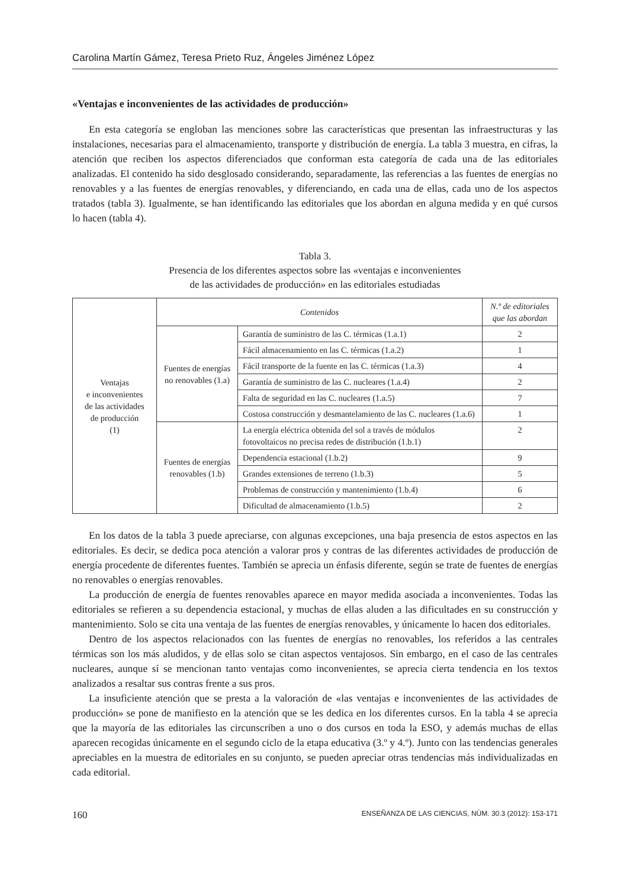Carolina Martín Gámez, Teresa Prieto Ruz, Ángeles Jiménez López
«Ventajas e inconvenientes de las actividades de producción»
En esta categoría se engloban las menciones sobre las características que presentan las infraestructuras y las instalaciones, necesarias para el almacenamiento, transporte y distribución de energía. La tabla 3 muestra, en cifras, la atención que reciben los aspectos diferenciados que conforman esta categoría de cada una de las editoriales analizadas. El contenido ha sido desglosado considerando, separadamente, las referencias a las fuentes de energías no renovables y a las fuentes de energías renovables, y diferenciando, en cada una de ellas, cada uno de los aspectos tratados (tabla 3). Igualmente, se han identificando las editoriales que los abordan en alguna medida y en qué cursos lo hacen (tabla 4).
Tabla 3.
Presencia de los diferentes aspectos sobre las «ventajas e inconvenientes
de las actividades de producción» en las editoriales estudiadas
| Ventajas e inconvenientes de las actividades de producción (1) | Contenidos | | N.º de editoriales que las abordan |
| | Fuentes de energías no renovables (1.a) | Garantía de suministro de las C. térmicas (1.a.1) | 2 |
| | | Fácil almacenamiento en las C. térmicas (1.a.2) | 1 |
| | | Fácil transporte de la fuente en las C. térmicas (1.a.3) | 4 |
| | | Garantía de suministro de las C. nucleares (1.a.4) | 2 |
| | | Falta de seguridad en las C. nucleares (1.a.5) | 7 |
| | | Costosa construcción y desmantelamiento de las C. nucleares (1.a.6) | 1 |
| | Fuentes de energías renovables (1.b) | La energía eléctrica obtenida del sol a través de módulos fotovoltaicos no precisa redes de distribución (1.b.1) | 2 |
| | | Dependencia estacional (1.b.2) | 9 |
| | | Grandes extensiones de terreno (1.b.3) | 5 |
| | | Problemas de construcción y mantenimiento (1.b.4) | 6 |
| | | Dificultad de almacenamiento (1.b.5) | 2 |
En los datos de la tabla 3 puede apreciarse, con algunas excepciones, una baja presencia de estos aspectos en las editoriales. Es decir, se dedica poca atención a valorar pros y contras de las diferentes actividades de producción de energía procedente de diferentes fuentes. También se aprecia un énfasis diferente, según se trate de fuentes de energías no renovables o energías renovables.
La producción de energía de fuentes renovables aparece en mayor medida asociada a inconvenientes. Todas las editoriales se refieren a su dependencia estacional, y muchas de ellas aluden a las dificultades en su construcción y mantenimiento. Solo se cita una ventaja de las fuentes de energías renovables, y únicamente lo hacen dos editoriales.
Dentro de los aspectos relacionados con las fuentes de energías no renovables, los referidos a las centrales térmicas son los más aludidos, y de ellas solo se citan aspectos ventajosos. Sin embargo, en el caso de las centrales nucleares, aunque sí se mencionan tanto ventajas como inconvenientes, se aprecia cierta tendencia en los textos analizados a resaltar sus contras frente a sus pros.
La insuficiente atención que se presta a la valoración de «las ventajas e inconvenientes de las actividades de producción» se pone de manifiesto en la atención que se les dedica en los diferentes cursos. En la tabla 4 se aprecia que la mayoría de las editoriales las circunscriben a uno o dos cursos en toda la ESO, y además muchas de ellas aparecen recogidas únicamente en el segundo ciclo de la etapa educativa (3.º y 4.º). Junto con las tendencias generales apreciables en la muestra de editoriales en su conjunto, se pueden apreciar otras tendencias más individualizadas en cada editorial.
160 ENSEÑANZA DE LAS CIENCIAS, NÚM. 30.3 (2012): 153-171